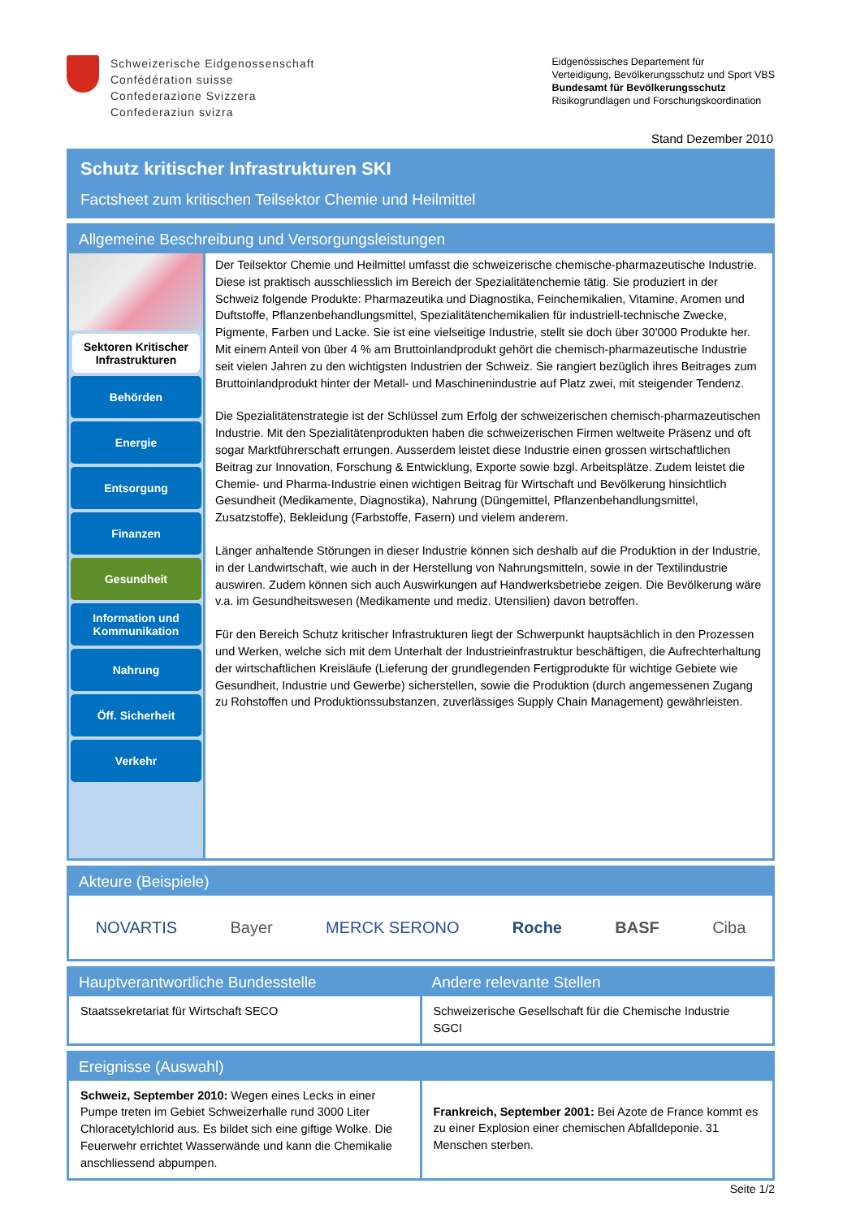Schweizerische Eidgenossenschaft
Confédération suisse
Confederazione Svizzera
Confederaziun svizra
Eidgenössisches Departement für
Verteidigung, Bevölkerungsschutz und Sport VBS
Bundesamt für Bevölkerungsschutz
Risikogrundlagen und Forschungskoordination
Stand Dezember 2010
Schutz kritischer Infrastrukturen SKI
Factsheet zum kritischen Teilsektor Chemie und Heilmittel
Allgemeine Beschreibung und Versorgungsleistungen
Sektoren Kritischer Infrastrukturen
Behörden
Energie
Entsorgung
Finanzen
Gesundheit
Information und
Kommunikation
Nahrung
Öff. Sicherheit
Verkehr
Der Teilsektor Chemie und Heilmittel umfasst die schweizerische chemische-pharmazeutische Industrie. Diese ist praktisch ausschliesslich im Bereich der Spezialitätenchemie tätig. Sie produziert in der Schweiz folgende Produkte: Pharmazeutika und Diagnostika, Feinchemikalien, Vitamine, Aromen und Duftstoffe, Pflanzenbehandlungsmittel, Spezialitätenchemikalien für industriell-technische Zwecke, Pigmente, Farben und Lacke. Sie ist eine vielseitige Industrie, stellt sie doch über 30'000 Produkte her. Mit einem Anteil von über 4 % am Bruttoinlandprodukt gehört die chemisch-pharmazeutische Industrie seit vielen Jahren zu den wichtigsten Industrien der Schweiz. Sie rangiert bezüglich ihres Beitrages zum Bruttoinlandprodukt hinter der Metall- und Maschinenindustrie auf Platz zwei, mit steigender Tendenz.
Die Spezialitätenstrategie ist der Schlüssel zum Erfolg der schweizerischen chemisch-pharmazeutischen Industrie. Mit den Spezialitätenprodukten haben die schweizerischen Firmen weltweite Präsenz und oft sogar Marktführerschaft errungen. Ausserdem leistet diese Industrie einen grossen wirtschaftlichen Beitrag zur Innovation, Forschung & Entwicklung, Exporte sowie bzgl. Arbeitsplätze. Zudem leistet die Chemie- und Pharma-Industrie einen wichtigen Beitrag für Wirtschaft und Bevölkerung hinsichtlich Gesundheit (Medikamente, Diagnostika), Nahrung (Düngemittel, Pflanzenbehandlungsmittel, Zusatzstoffe), Bekleidung (Farbstoffe, Fasern) und vielem anderem.
Länger anhaltende Störungen in dieser Industrie können sich deshalb auf die Produktion in der Industrie, in der Landwirtschaft, wie auch in der Herstellung von Nahrungsmitteln, sowie in der Textilindustrie auswiren. Zudem können sich auch Auswirkungen auf Handwerksbetriebe zeigen. Die Bevölkerung wäre v.a. im Gesundheitswesen (Medikamente und mediz. Utensilien) davon betroffen.
Für den Bereich Schutz kritischer Infrastrukturen liegt der Schwerpunkt hauptsächlich in den Prozessen und Werken, welche sich mit dem Unterhalt der Industrieinfrastruktur beschäftigen, die Aufrechterhaltung der wirtschaftlichen Kreisläufe (Lieferung der grundlegenden Fertigprodukte für wichtige Gebiete wie Gesundheit, Industrie und Gewerbe) sicherstellen, sowie die Produktion (durch angemessenen Zugang zu Rohstoffen und Produktionssubstanzen, zuverlässiges Supply Chain Management) gewährleisten.
Akteure (Beispiele)
NOVARTIS Bayer MERCK SERONO Roche BASF Ciba
Hauptverantwortliche Bundesstelle
Staatssekretariat für Wirtschaft SECO
Andere relevante Stellen
Schweizerische Gesellschaft für die Chemische Industrie SGCI
Ereignisse (Auswahl)
Schweiz, September 2010: Wegen eines Lecks in einer Pumpe treten im Gebiet Schweizerhalle rund 3000 Liter Chloracetylchlorid aus. Es bildet sich eine giftige Wolke. Die Feuerwehr errichtet Wasserwände und kann die Chemikalie anschliessend abpumpen.
Frankreich, September 2001: Bei Azote de France kommt es zu einer Explosion einer chemischen Abfalldeponie. 31 Menschen sterben.
Seite 1/2